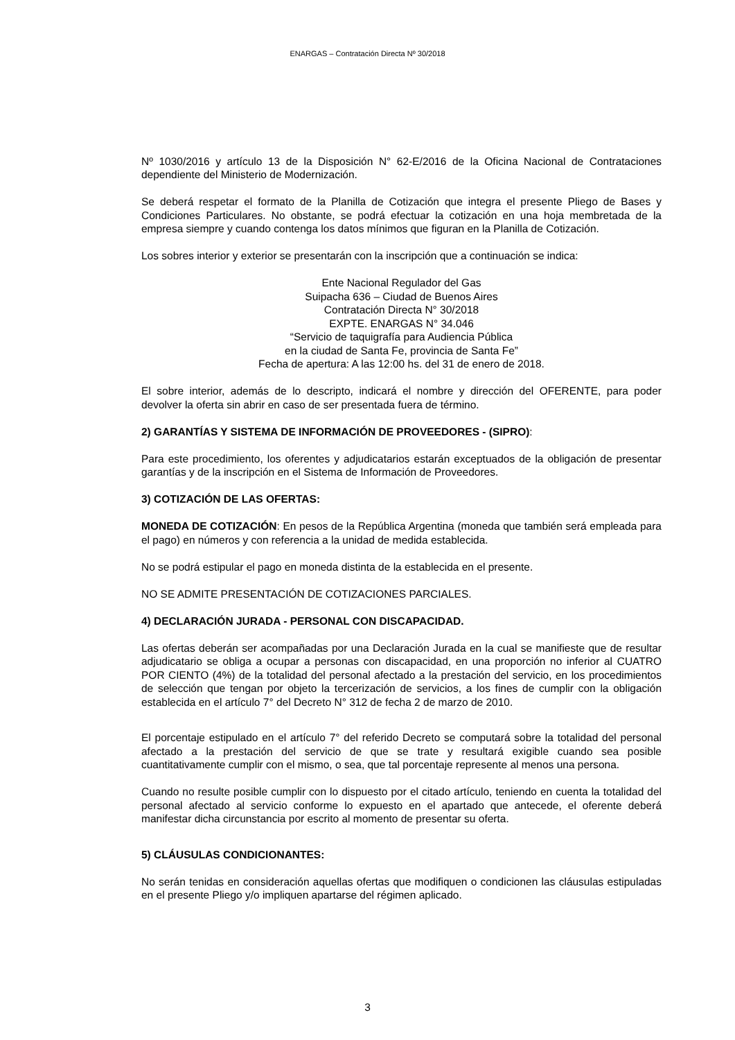ENARGAS – Contratación Directa Nº 30/2018
Nº 1030/2016 y artículo 13 de la Disposición N° 62-E/2016 de la Oficina Nacional de Contrataciones dependiente del Ministerio de Modernización.
Se deberá respetar el formato de la Planilla de Cotización que integra el presente Pliego de Bases y Condiciones Particulares. No obstante, se podrá efectuar la cotización en una hoja membretada de la empresa siempre y cuando contenga los datos mínimos que figuran en la Planilla de Cotización.
Los sobres interior y exterior se presentarán con la inscripción que a continuación se indica:
Ente Nacional Regulador del Gas
Suipacha 636 – Ciudad de Buenos Aires
Contratación Directa N° 30/2018
EXPTE. ENARGAS N° 34.046
“Servicio de taquigrafía para Audiencia Pública
en la ciudad de Santa Fe, provincia de Santa Fe”
Fecha de apertura: A las 12:00 hs. del 31 de enero de 2018.
El sobre interior, además de lo descripto, indicará el nombre y dirección del OFERENTE, para poder devolver la oferta sin abrir en caso de ser presentada fuera de término.
2) GARANTÍAS Y SISTEMA DE INFORMACIÓN DE PROVEEDORES - (SIPRO):
Para este procedimiento, los oferentes y adjudicatarios estarán exceptuados de la obligación de presentar garantías y de la inscripción en el Sistema de Información de Proveedores.
3) COTIZACIÓN DE LAS OFERTAS:
MONEDA DE COTIZACIÓN: En pesos de la República Argentina (moneda que también será empleada para el pago) en números y con referencia a la unidad de medida establecida.
No se podrá estipular el pago en moneda distinta de la establecida en el presente.
NO SE ADMITE PRESENTACIÓN DE COTIZACIONES PARCIALES.
4) DECLARACIÓN JURADA - PERSONAL CON DISCAPACIDAD.
Las ofertas deberán ser acompañadas por una Declaración Jurada en la cual se manifieste que de resultar adjudicatario se obliga a ocupar a personas con discapacidad, en una proporción no inferior al CUATRO POR CIENTO (4%) de la totalidad del personal afectado a la prestación del servicio, en los procedimientos de selección que tengan por objeto la tercerización de servicios, a los fines de cumplir con la obligación establecida en el artículo 7° del Decreto N° 312 de fecha 2 de marzo de 2010.
El porcentaje estipulado en el artículo 7° del referido Decreto se computará sobre la totalidad del personal afectado a la prestación del servicio de que se trate y resultará exigible cuando sea posible cuantitativamente cumplir con el mismo, o sea, que tal porcentaje represente al menos una persona.
Cuando no resulte posible cumplir con lo dispuesto por el citado artículo, teniendo en cuenta la totalidad del personal afectado al servicio conforme lo expuesto en el apartado que antecede, el oferente deberá manifestar dicha circunstancia por escrito al momento de presentar su oferta.
5) CLÁUSULAS CONDICIONANTES:
No serán tenidas en consideración aquellas ofertas que modifiquen o condicionen las cláusulas estipuladas en el presente Pliego y/o impliquen apartarse del régimen aplicado.
3